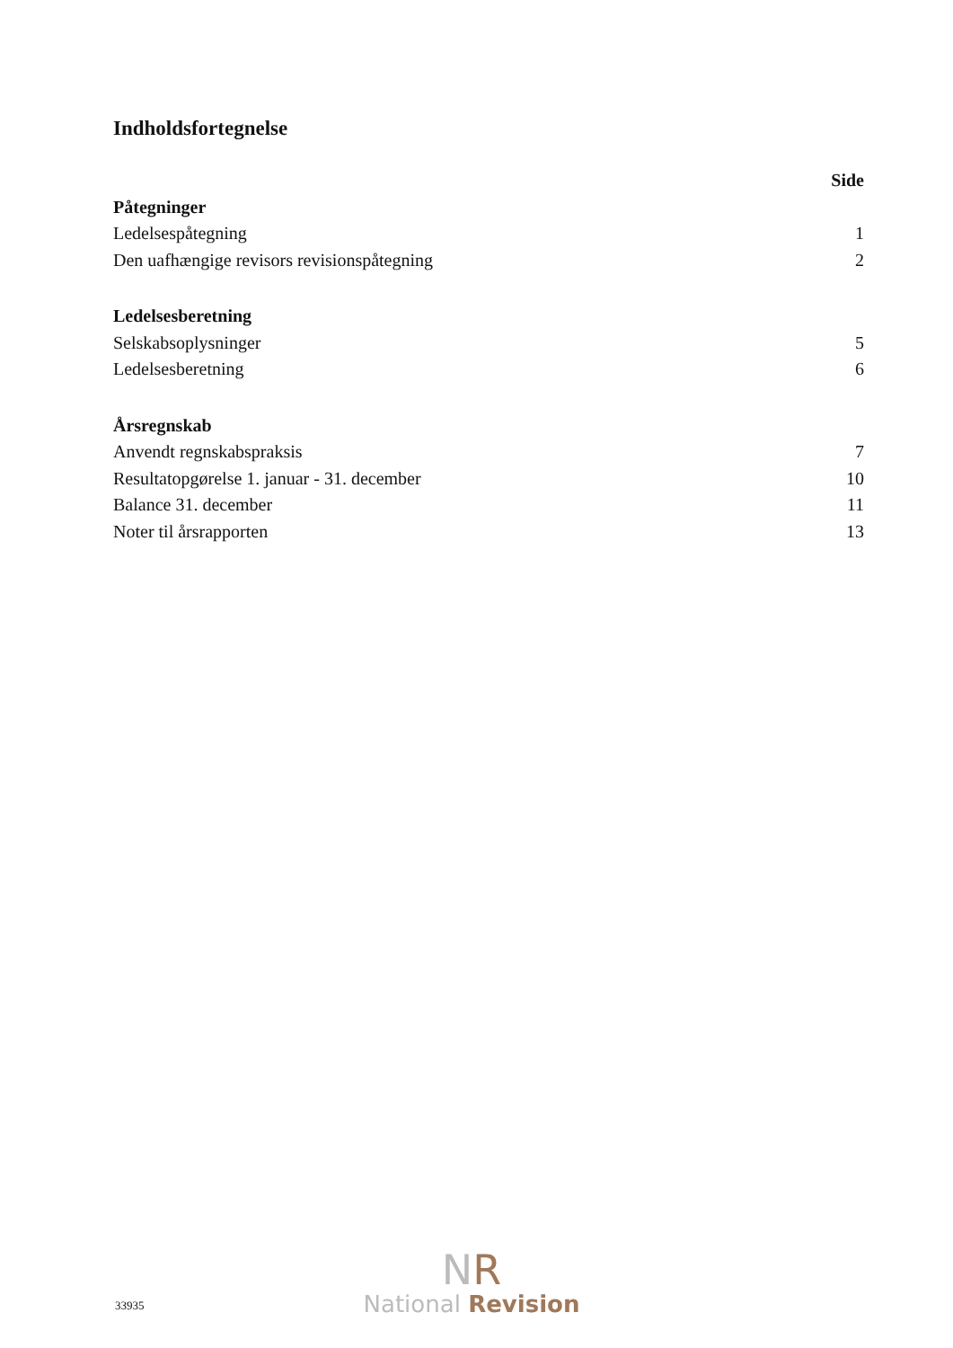Indholdsfortegnelse
Side
Påtegninger
Ledelsespåtegning 1
Den uafhængige revisors revisionspåtegning 2
Ledelsesberetning
Selskabsoplysninger 5
Ledelsesberetning 6
Årsregnskab
Anvendt regnskabspraksis 7
Resultatopgørelse 1. januar - 31. december 10
Balance 31. december 11
Noter til årsrapporten 13
33935
NR
National Revision